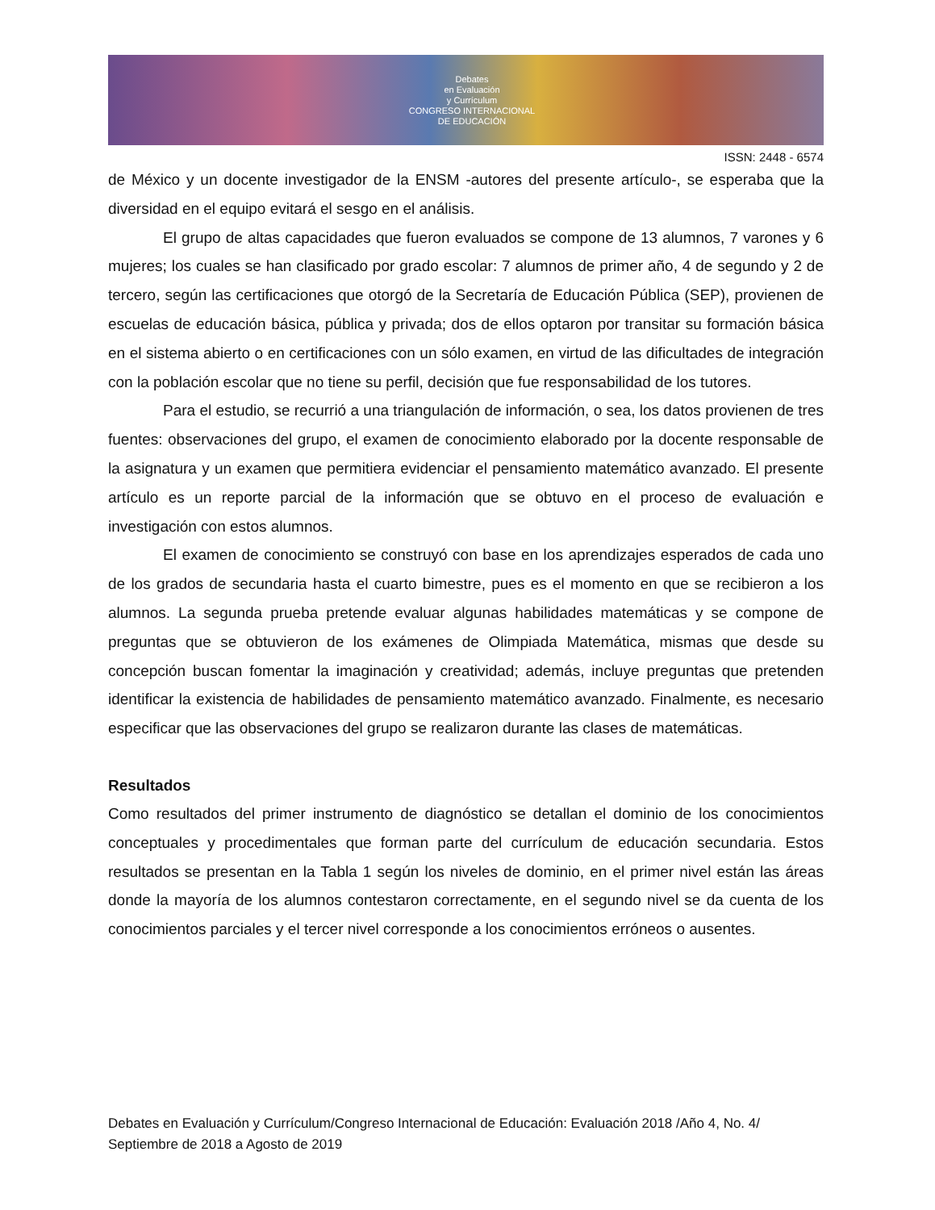Debates
en Evaluación
y Currículum
CONGRESO INTERNACIONAL
DE EDUCACIÓN
ISSN: 2448 - 6574
de México y un docente investigador de la ENSM -autores del presente artículo-, se esperaba que la diversidad en el equipo evitará el sesgo en el análisis.
El grupo de altas capacidades que fueron evaluados se compone de 13 alumnos, 7 varones y 6 mujeres; los cuales se han clasificado por grado escolar: 7 alumnos de primer año, 4 de segundo y 2 de tercero, según las certificaciones que otorgó de la Secretaría de Educación Pública (SEP), provienen de escuelas de educación básica, pública y privada; dos de ellos optaron por transitar su formación básica en el sistema abierto o en certificaciones con un sólo examen, en virtud de las dificultades de integración con la población escolar que no tiene su perfil, decisión que fue responsabilidad de los tutores.
Para el estudio, se recurrió a una triangulación de información, o sea, los datos provienen de tres fuentes: observaciones del grupo, el examen de conocimiento elaborado por la docente responsable de la asignatura y un examen que permitiera evidenciar el pensamiento matemático avanzado. El presente artículo es un reporte parcial de la información que se obtuvo en el proceso de evaluación e investigación con estos alumnos.
El examen de conocimiento se construyó con base en los aprendizajes esperados de cada uno de los grados de secundaria hasta el cuarto bimestre, pues es el momento en que se recibieron a los alumnos. La segunda prueba pretende evaluar algunas habilidades matemáticas y se compone de preguntas que se obtuvieron de los exámenes de Olimpiada Matemática, mismas que desde su concepción buscan fomentar la imaginación y creatividad; además, incluye preguntas que pretenden identificar la existencia de habilidades de pensamiento matemático avanzado. Finalmente, es necesario especificar que las observaciones del grupo se realizaron durante las clases de matemáticas.
Resultados
Como resultados del primer instrumento de diagnóstico se detallan el dominio de los conocimientos conceptuales y procedimentales que forman parte del currículum de educación secundaria. Estos resultados se presentan en la Tabla 1 según los niveles de dominio, en el primer nivel están las áreas donde la mayoría de los alumnos contestaron correctamente, en el segundo nivel se da cuenta de los conocimientos parciales y el tercer nivel corresponde a los conocimientos erróneos o ausentes.
Debates en Evaluación y Currículum/Congreso Internacional de Educación: Evaluación 2018 /Año 4, No. 4/ Septiembre de 2018 a Agosto de 2019